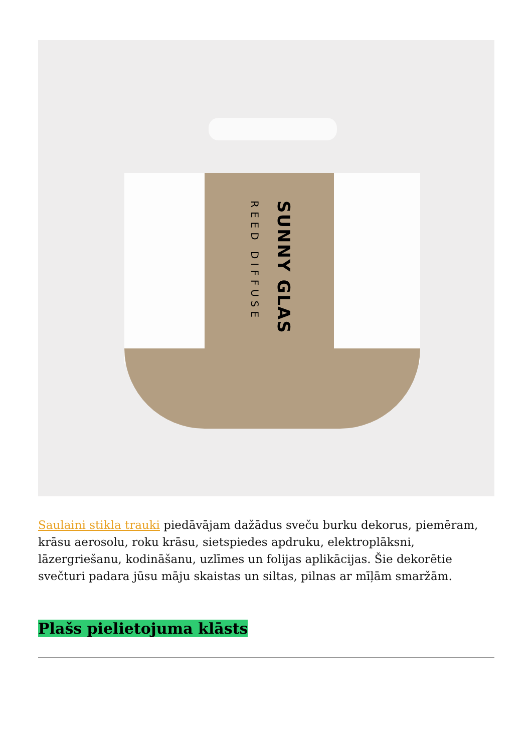SUNNY GLAS
REED DIFFUSE
Saulaini stikla trauki piedāvājam dažādus sveču burku dekorus, piemēram, krāsu aerosolu, roku krāsu, sietspiedes apdruku, elektroplāksni, lāzergriešanu, kodināšanu, uzlīmes un folijas aplikācijas. Šie dekorētie svečturi padara jūsu māju skaistas un siltas, pilnas ar mīļām smaržām.
Plašs pielietojuma klāsts